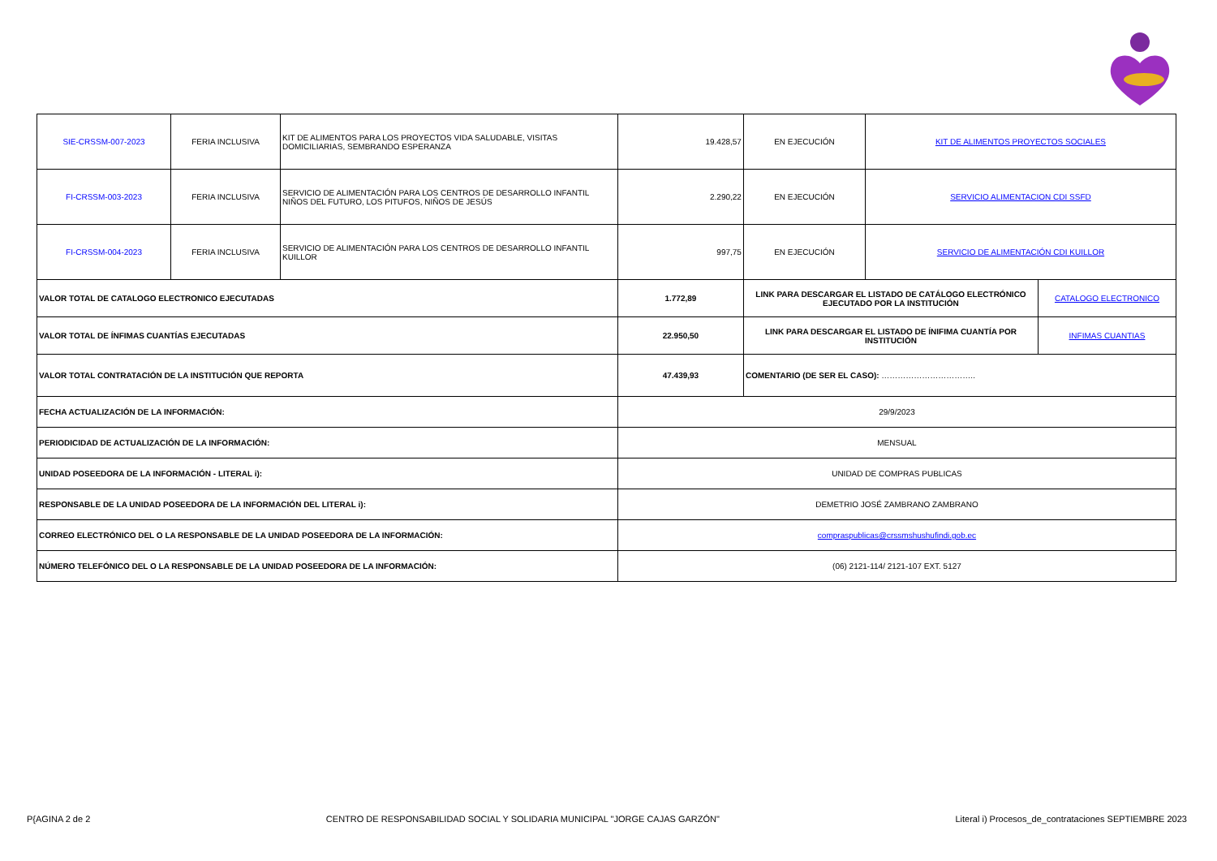| SIE-CRSSM-007-2023 | FERIA INCLUSIVA | KIT DE ALIMENTOS PARA LOS PROYECTOS VIDA SALUDABLE, VISITAS DOMICILIARIAS, SEMBRANDO ESPERANZA | 19.428,57 | EN EJECUCIÓN | KIT DE ALIMENTOS PROYECTOS SOCIALES | |
| FI-CRSSM-003-2023 | FERIA INCLUSIVA | SERVICIO DE ALIMENTACIÓN PARA LOS CENTROS DE DESARROLLO INFANTIL NIÑOS DEL FUTURO, LOS PITUFOS, NIÑOS DE JESÚS | 2.290,22 | EN EJECUCIÓN | SERVICIO ALIMENTACION CDI SSFD | |
| FI-CRSSM-004-2023 | FERIA INCLUSIVA | SERVICIO DE ALIMENTACIÓN PARA LOS CENTROS DE DESARROLLO INFANTIL KUILLOR | 997,75 | EN EJECUCIÓN | SERVICIO DE ALIMENTACIÓN CDI KUILLOR | |
| VALOR TOTAL DE CATALOGO ELECTRONICO EJECUTADAS | | | 1.772,89 | LINK PARA DESCARGAR EL LISTADO DE CATÁLOGO ELECTRÓNICO EJECUTADO POR LA INSTITUCIÓN | | CATALOGO ELECTRONICO |
| VALOR TOTAL DE ÍNFIMAS CUANTÍAS EJECUTADAS | | | 22.950,50 | LINK PARA DESCARGAR EL LISTADO DE ÍNIFIMA CUANTÍA POR INSTITUCIÓN | | INFIMAS CUANTIAS |
| VALOR TOTAL CONTRATACIÓN DE LA INSTITUCIÓN QUE REPORTA | | | 47.439,93 | COMENTARIO (DE SER EL CASO): …………………………….. | | |
| FECHA ACTUALIZACIÓN DE LA INFORMACIÓN: | | | 29/9/2023 | | | |
| PERIODICIDAD DE ACTUALIZACIÓN DE LA INFORMACIÓN: | | | MENSUAL | | | |
| UNIDAD POSEEDORA DE LA INFORMACIÓN - LITERAL i): | | | UNIDAD DE COMPRAS PUBLICAS | | | |
| RESPONSABLE DE LA UNIDAD POSEEDORA DE LA INFORMACIÓN DEL LITERAL i): | | | DEMETRIO JOSÉ ZAMBRANO ZAMBRANO | | | |
| CORREO ELECTRÓNICO DEL O LA RESPONSABLE DE LA UNIDAD POSEEDORA DE LA INFORMACIÓN: | | | compraspublicas@crssmshushufindi.gob.ec | | | |
| NÚMERO TELEFÓNICO DEL O LA RESPONSABLE DE LA UNIDAD POSEEDORA DE LA INFORMACIÓN: | | | (06) 2121-114/ 2121-107 EXT. 5127 | | | |
P{AGINA 2 de 2 CENTRO DE RESPONSABILIDAD SOCIAL Y SOLIDARIA MUNICIPAL "JORGE CAJAS GARZÓN" Literal i) Procesos_de_contrataciones SEPTIEMBRE 2023